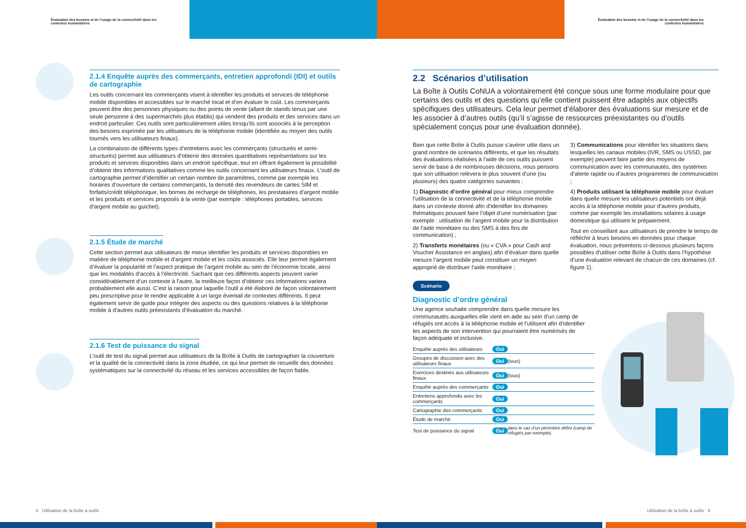Évaluation des besoins et de l’usage de la connectivité dans les
contextes humanitaires
2.1.4 Enquête auprès des commerçants, entretien approfondi (IDI) et outils de cartographie
Les outils concernant les commerçants visent à identifier les produits et services de téléphonie mobile disponibles et accessibles sur le marché local et d’en évaluer le coût. Les commerçants peuvent être des personnes physiques ou des points de vente (allant de stands tenus par une seule personne à des supermarchés plus établis) qui vendent des produits et des services dans un endroit particulier. Ces outils sont particulièrement utiles lorsqu’ils sont associés à la perception des besoins exprimée par les utilisateurs de la téléphonie mobile (identifiée au moyen des outils tournés vers les utilisateurs finaux).
La combinaison de différents types d’entretiens avec les commerçants (structurés et semi-structurés) permet aux utilisateurs d’obtenir des données quantitatives représentatives sur les produits et services disponibles dans un endroit spécifique, tout en offrant également la possibilité d’obtenir des informations qualitatives comme les outils concernant les utilisateurs finaux. L’outil de cartographie permet d’identifier un certain nombre de paramètres, comme par exemple les horaires d’ouverture de certains commerçants, la densité des revendeurs de cartes SIM et forfaits/crédit téléphonique, les bornes de recharge de téléphones, les prestataires d’argent mobile et les produits et services proposés à la vente (par exemple : téléphones portables, services d’argent mobile au guichet).
2.1.5 Étude de marché
Cette section permet aux utilisateurs de mieux identifier les produits et services disponibles en matière de téléphonie mobile et d’argent mobile et les coûts associés. Elle leur permet également d’évaluer la popularité et l’aspect pratique de l’argent mobile au sein de l’économie locale, ainsi que les modalités d’accès à l’électricité. Sachant que ces différents aspects peuvent varier considérablement d’un contexte à l’autre, la meilleure façon d’obtenir ces informations variera probablement elle aussi. C’est la raison pour laquelle l’outil a été élaboré de façon volontairement peu prescriptive pour le rendre applicable à un large éventail de contextes différents. Il peut également servir de guide pour intégrer des aspects ou des questions relatives à la téléphonie mobile à d’autres outils préexistants d’évaluation du marché.
2.1.6 Test de puissance du signal
L’outil de test du signal permet aux utilisateurs de la Boîte à Outils de cartographier la couverture et la qualité de la connectivité dans la zone étudiée, ce qui leur permet de recueillir des données systématiques sur la connectivité du réseau et les services accessibles de façon fiable.
8 Utilisation de la boîte à outils
Évaluation des besoins et de l’usage de la connectivité dans les
contextes humanitaires
2.2 Scénarios d’utilisation
La Boîte à Outils CoNUA a volontairement été conçue sous une forme modulaire pour que certains des outils et des questions qu’elle contient puissent être adaptés aux objectifs spécifiques des utilisateurs. Cela leur permet d’élaborer des évaluations sur mesure et de les associer à d’autres outils (qu’il s’agisse de ressources préexistantes ou d’outils spécialement conçus pour une évaluation donnée).
Bien que cette Boîte à Outils puisse s’avérer utile dans un grand nombre de scénarios différents, et que les résultats des évaluations réalisées à l’aide de ces outils puissent servir de base à de nombreuses décisions, nous pensons que son utilisation relèvera le plus souvent d’une (ou plusieurs) des quatre catégories suivantes :
1) Diagnostic d’ordre général pour mieux comprendre l’utilisation de la connectivité et de la téléphonie mobile dans un contexte donné afin d’identifier les domaines thématiques pouvant faire l’objet d’une numérisation (par exemple : utilisation de l’argent mobile pour la distribution de l’aide monétaire ou des SMS à des fins de communication) ;
2) Transferts monétaires (ou « CVA » pour Cash and Voucher Assistance en anglais) afin d’évaluer dans quelle mesure l’argent mobile peut constituer un moyen approprié de distribuer l’aide monétaire ;
3) Communications pour identifier les situations dans lesquelles les canaux mobiles (IVR, SMS ou USSD, par exemple) peuvent faire partie des moyens de communication avec les communautés, des systèmes d’alerte rapide ou d’autres programmes de communication ;
4) Produits utilisant la téléphonie mobile pour évaluer dans quelle mesure les utilisateurs potentiels ont déjà accès à la téléphonie mobile pour d’autres produits, comme par exemple les installations solaires à usage domestique qui utilisent le prépaiement.
Tout en conseillant aux utilisateurs de prendre le temps de réfléchir à leurs besoins en données pour chaque évaluation, nous présentons ci-dessous plusieurs façons possibles d’utiliser cette Boîte à Outils dans l’hypothèse d’une évaluation relevant de chacun de ces domaines (cf. figure 1).
Scénario
Diagnostic d’ordre général
Une agence souhaite comprendre dans quelle mesure les communautés auxquelles elle vient en aide au sein d’un camp de réfugiés ont accès à la téléphonie mobile et l’utilisent afin d’identifier les aspects de son intervention qui pourraient être numérisés de façon adéquate et inclusive.
| Enquête auprès des utilisateurs | Oui | |
| Groupes de discussion avec des utilisateurs finaux | Oui | (tous) |
| Exercices destinés aux utilisateurs finaux | Oui | (tous) |
| Enquête auprès des commerçants | Oui | |
| Entretiens approfondis avec les commerçants | Oui | |
| Cartographie des commerçants | Oui | |
| Étude de marché | Oui | |
| Test de puissance du signal | Oui | dans le cas d’un périmètre défini (camp de réfugiés par exemple). |
Utilisation de la boîte à outils 9